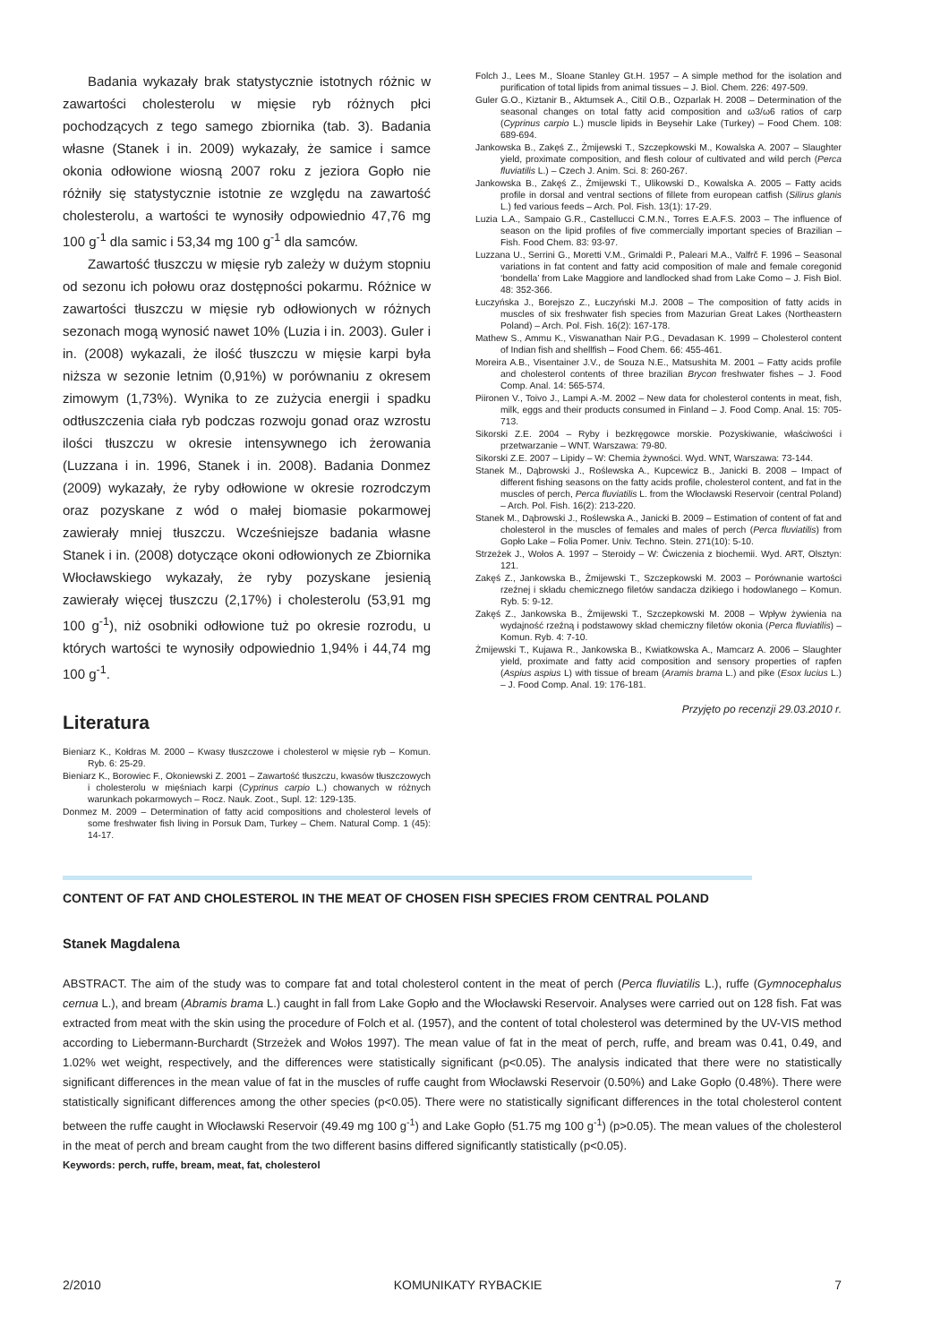Badania wykazały brak statystycznie istotnych różnic w zawartości cholesterolu w mięsie ryb różnych płci pochodzących z tego samego zbiornika (tab. 3). Badania własne (Stanek i in. 2009) wykazały, że samice i samce okonia odłowione wiosną 2007 roku z jeziora Gopło nie różniły się statystycznie istotnie ze względu na zawartość cholesterolu, a wartości te wynosiły odpowiednio 47,76 mg 100 g<sup>-1</sup> dla samic i 53,34 mg 100 g<sup>-1</sup> dla samców.
Zawartość tłuszczu w mięsie ryb zależy w dużym stopniu od sezonu ich połowu oraz dostępności pokarmu. Różnice w zawartości tłuszczu w mięsie ryb odłowionych w różnych sezonach mogą wynosić nawet 10% (Luzia i in. 2003). Guler i in. (2008) wykazali, że ilość tłuszczu w mięsie karpi była niższa w sezonie letnim (0,91%) w porównaniu z okresem zimowym (1,73%). Wynika to ze zużycia energii i spadku odtłuszczenia ciała ryb podczas rozwoju gonad oraz wzrostu ilości tłuszczu w okresie intensywnego ich żerowania (Luzzana i in. 1996, Stanek i in. 2008). Badania Donmez (2009) wykazały, że ryby odłowione w okresie rozrodczym oraz pozyskane z wód o małej biomasie pokarmowej zawierały mniej tłuszczu. Wcześniejsze badania własne Stanek i in. (2008) dotyczące okoni odłowionych ze Zbiornika Włocławskiego wykazały, że ryby pozyskane jesienią zawierały więcej tłuszczu (2,17%) i cholesterolu (53,91 mg 100 g<sup>-1</sup>), niż osobniki odłowione tuż po okresie rozrodu, u których wartości te wynosiły odpowiednio 1,94% i 44,74 mg 100 g<sup>-1</sup>.
Literatura
Bieniarz K., Kołdras M. 2000 – Kwasy tłuszczowe i cholesterol w mięsie ryb – Komun. Ryb. 6: 25-29.
Bieniarz K., Borowiec F., Okoniewski Z. 2001 – Zawartość tłuszczu, kwasów tłuszczowych i cholesterolu w mięśniach karpi (Cyprinus carpio L.) chowanych w różnych warunkach pokarmowych – Rocz. Nauk. Zoot., Supl. 12: 129-135.
Donmez M. 2009 – Determination of fatty acid compositions and cholesterol levels of some freshwater fish living in Porsuk Dam, Turkey – Chem. Natural Comp. 1 (45): 14-17.
Folch J., Lees M., Sloane Stanley Gt.H. 1957 – A simple method for the isolation and purification of total lipids from animal tissues – J. Biol. Chem. 226: 497-509.
Guler G.O., Kiztanir B., Aktumsek A., Citil O.B., Ozparlak H. 2008 – Determination of the seasonal changes on total fatty acid composition and ω3/ω6 ratios of carp (Cyprinus carpio L.) muscle lipids in Beysehir Lake (Turkey) – Food Chem. 108: 689-694.
Jankowska B., Zakęś Z., Żmijewski T., Szczepkowski M., Kowalska A. 2007 – Slaughter yield, proximate composition, and flesh colour of cultivated and wild perch (Perca fluviatilis L.) – Czech J. Anim. Sci. 8: 260-267.
Jankowska B., Zakęś Z., Żmijewski T., Ulikowski D., Kowalska A. 2005 – Fatty acids profile in dorsal and ventral sections of fillete from european catfish (Silirus glanis L.) fed various feeds – Arch. Pol. Fish. 13(1): 17-29.
Luzia L.A., Sampaio G.R., Castellucci C.M.N., Torres E.A.F.S. 2003 – The influence of season on the lipid profiles of five commercially important species of Brazilian – Fish. Food Chem. 83: 93-97.
Luzzana U., Serrini G., Moretti V.M., Grimaldi P., Paleari M.A., Valfrč F. 1996 – Seasonal variations in fat content and fatty acid composition of male and female coregonid ‘bondella’ from Lake Maggiore and landlocked shad from Lake Como – J. Fish Biol. 48: 352-366.
Łuczyńska J., Borejszo Z., Łuczyński M.J. 2008 – The composition of fatty acids in muscles of six freshwater fish species from Mazurian Great Lakes (Northeastern Poland) – Arch. Pol. Fish. 16(2): 167-178.
Mathew S., Ammu K., Viswanathan Nair P.G., Devadasan K. 1999 – Cholesterol content of Indian fish and shellfish – Food Chem. 66: 455-461.
Moreira A.B., Visentainer J.V., de Souza N.E., Matsushita M. 2001 – Fatty acids profile and cholesterol contents of three brazilian Brycon freshwater fishes – J. Food Comp. Anal. 14: 565-574.
Piironen V., Toivo J., Lampi A.-M. 2002 – New data for cholesterol contents in meat, fish, milk, eggs and their products consumed in Finland – J. Food Comp. Anal. 15: 705-713.
Sikorski Z.E. 2004 – Ryby i bezkręgowce morskie. Pozyskiwanie, właściwości i przetwarzanie – WNT. Warszawa: 79-80.
Sikorski Z.E. 2007 – Lipidy – W: Chemia żywności. Wyd. WNT, Warszawa: 73-144.
Stanek M., Dąbrowski J., Roślewska A., Kupcewicz B., Janicki B. 2008 – Impact of different fishing seasons on the fatty acids profile, cholesterol content, and fat in the muscles of perch, Perca fluviatilis L. from the Włocławski Reservoir (central Poland) – Arch. Pol. Fish. 16(2): 213-220.
Stanek M., Dąbrowski J., Roślewska A., Janicki B. 2009 – Estimation of content of fat and cholesterol in the muscles of females and males of perch (Perca fluviatilis) from Gopło Lake – Folia Pomer. Univ. Techno. Stein. 271(10): 5-10.
Strzeżek J., Wołos A. 1997 – Steroidy – W: Ćwiczenia z biochemii. Wyd. ART, Olsztyn: 121.
Zakęś Z., Jankowska B., Żmijewski T., Szczepkowski M. 2003 – Porównanie wartości rzeźnej i składu chemicznego filetów sandacza dzikiego i hodowlanego – Komun. Ryb. 5: 9-12.
Zakęś Z., Jankowska B., Żmijewski T., Szczepkowski M. 2008 – Wpływ żywienia na wydajność rzeźną i podstawowy skład chemiczny filetów okonia (Perca fluviatilis) – Komun. Ryb. 4: 7-10.
Żmijewski T., Kujawa R., Jankowska B., Kwiatkowska A., Mamcarz A. 2006 – Slaughter yield, proximate and fatty acid composition and sensory properties of rapfen (Aspius aspius L) with tissue of bream (Aramis brama L.) and pike (Esox lucius L.) – J. Food Comp. Anal. 19: 176-181.
Przyjęto po recenzji 29.03.2010 r.
CONTENT OF FAT AND CHOLESTEROL IN THE MEAT OF CHOSEN FISH SPECIES FROM CENTRAL POLAND
Stanek Magdalena
ABSTRACT. The aim of the study was to compare fat and total cholesterol content in the meat of perch (Perca fluviatilis L.), ruffe (Gymnocephalus cernua L.), and bream (Abramis brama L.) caught in fall from Lake Gopło and the Włocławski Reservoir. Analyses were carried out on 128 fish. Fat was extracted from meat with the skin using the procedure of Folch et al. (1957), and the content of total cholesterol was determined by the UV-VIS method according to Liebermann-Burchardt (Strzeżek and Wołos 1997). The mean value of fat in the meat of perch, ruffe, and bream was 0.41, 0.49, and 1.02% wet weight, respectively, and the differences were statistically significant (p<0.05). The analysis indicated that there were no statistically significant differences in the mean value of fat in the muscles of ruffe caught from Włocławski Reservoir (0.50%) and Lake Gopło (0.48%). There were statistically significant differences among the other species (p<0.05). There were no statistically significant differences in the total cholesterol content between the ruffe caught in Włocławski Reservoir (49.49 mg 100 g<sup>-1</sup>) and Lake Gopło (51.75 mg 100 g<sup>-1</sup>) (p>0.05). The mean values of the cholesterol in the meat of perch and bream caught from the two different basins differed significantly statistically (p<0.05).
Keywords: perch, ruffe, bream, meat, fat, cholesterol
2/2010 KOMUNIKATY RYBACKIE 7